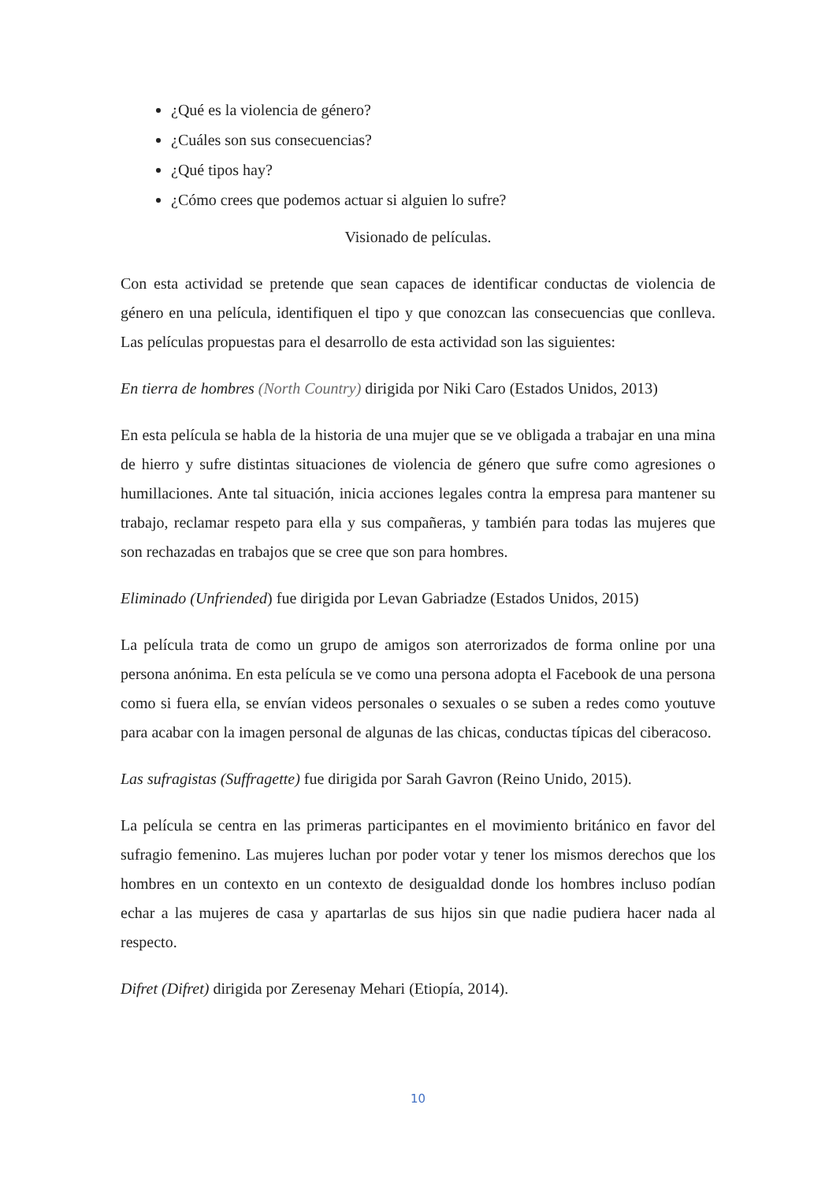¿Qué es la violencia de género?
¿Cuáles son sus consecuencias?
¿Qué tipos hay?
¿Cómo crees que podemos actuar si alguien lo sufre?
Visionado de películas.
Con esta actividad se pretende que sean capaces de identificar conductas de violencia de género en una película, identifiquen el tipo y que conozcan las consecuencias que conlleva. Las películas propuestas para el desarrollo de esta actividad son las siguientes:
En tierra de hombres (North Country) dirigida por Niki Caro (Estados Unidos, 2013)
En esta película se habla de la historia de una mujer que se ve obligada a trabajar en una mina de hierro y sufre distintas situaciones de violencia de género que sufre como agresiones o humillaciones. Ante tal situación, inicia acciones legales contra la empresa para mantener su trabajo, reclamar respeto para ella y sus compañeras, y también para todas las mujeres que son rechazadas en trabajos que se cree que son para hombres.
Eliminado (Unfriended) fue dirigida por Levan Gabriadze (Estados Unidos, 2015)
La película trata de como un grupo de amigos son aterrorizados de forma online por una persona anónima. En esta película se ve como una persona adopta el Facebook de una persona como si fuera ella, se envían videos personales o sexuales o se suben a redes como youtuve para acabar con la imagen personal de algunas de las chicas, conductas típicas del ciberacoso.
Las sufragistas (Suffragette) fue dirigida por Sarah Gavron (Reino Unido, 2015).
La película se centra en las primeras participantes en el movimiento británico en favor del sufragio femenino. Las mujeres luchan por poder votar y tener los mismos derechos que los hombres en un contexto en un contexto de desigualdad donde los hombres incluso podían echar a las mujeres de casa y apartarlas de sus hijos sin que nadie pudiera hacer nada al respecto.
Difret (Difret) dirigida por Zeresenay Mehari (Etiopía, 2014).
10